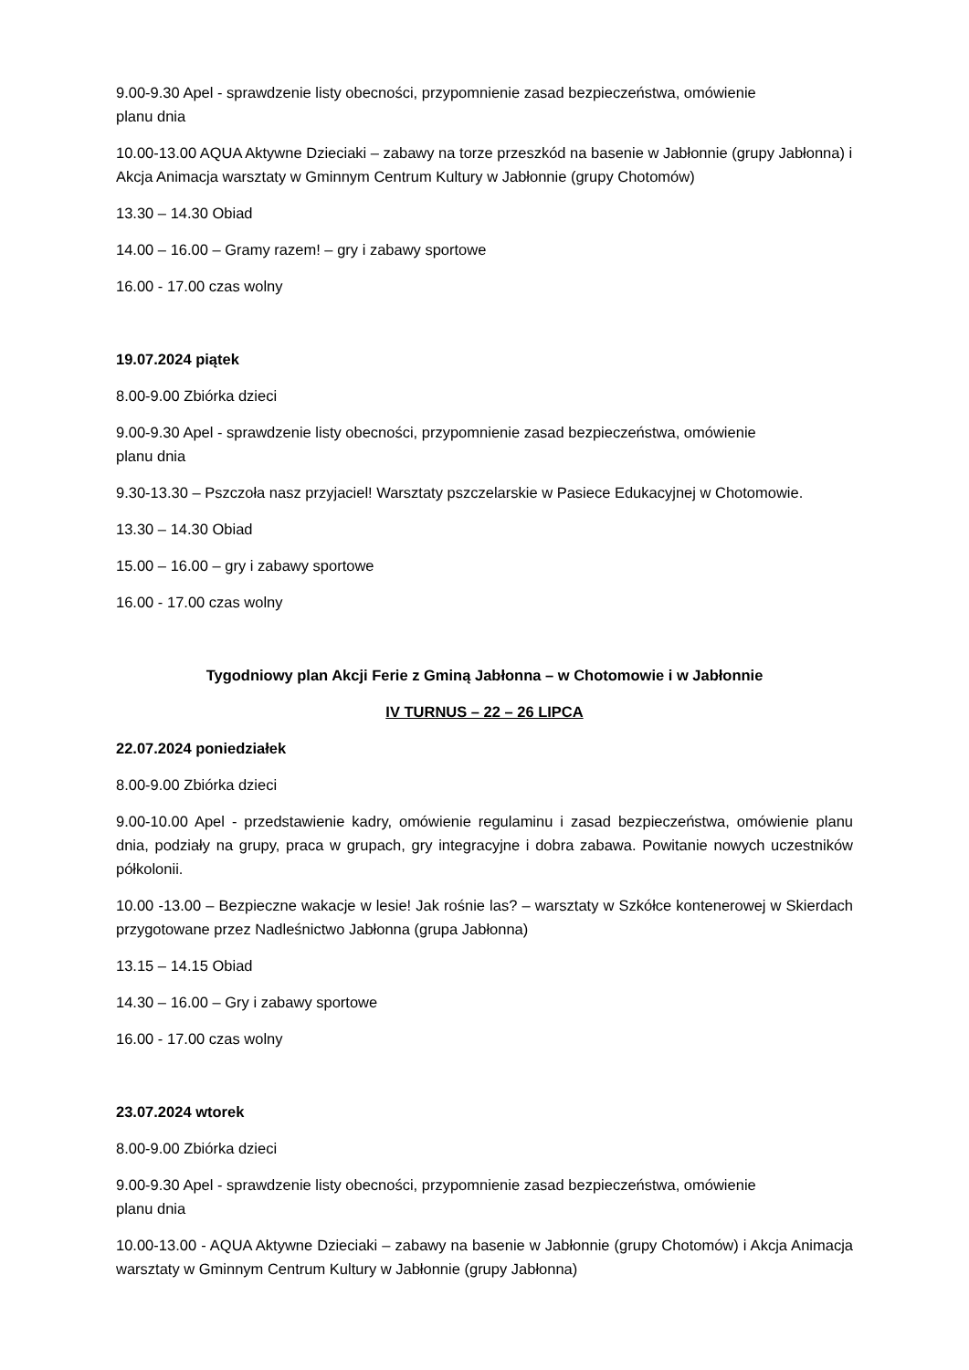9.00-9.30 Apel - sprawdzenie listy obecności, przypomnienie zasad bezpieczeństwa, omówienie
planu dnia
10.00-13.00 AQUA Aktywne Dzieciaki – zabawy na torze przeszkód na basenie w Jabłonnie (grupy Jabłonna) i Akcja Animacja warsztaty w Gminnym Centrum Kultury w Jabłonnie (grupy Chotomów)
13.30 – 14.30 Obiad
14.00 – 16.00 – Gramy razem! – gry i zabawy sportowe
16.00 - 17.00 czas wolny
19.07.2024 piątek
8.00-9.00 Zbiórka dzieci
9.00-9.30 Apel - sprawdzenie listy obecności, przypomnienie zasad bezpieczeństwa, omówienie
planu dnia
9.30-13.30 – Pszczoła nasz przyjaciel! Warsztaty pszczelarskie w Pasiece Edukacyjnej w Chotomowie.
13.30 – 14.30 Obiad
15.00 – 16.00 – gry i zabawy sportowe
16.00 - 17.00 czas wolny
Tygodniowy plan Akcji Ferie z Gminą Jabłonna – w Chotomowie i w Jabłonnie
IV TURNUS – 22 – 26 LIPCA
22.07.2024 poniedziałek
8.00-9.00 Zbiórka dzieci
9.00-10.00 Apel - przedstawienie kadry, omówienie regulaminu i zasad bezpieczeństwa, omówienie planu dnia, podziały na grupy, praca w grupach, gry integracyjne i dobra zabawa. Powitanie nowych uczestników półkolonii.
10.00 -13.00 – Bezpieczne wakacje w lesie! Jak rośnie las? – warsztaty w Szkółce kontenerowej w Skierdach przygotowane przez Nadleśnictwo Jabłonna (grupa Jabłonna)
13.15 – 14.15 Obiad
14.30 – 16.00 – Gry i zabawy sportowe
16.00 - 17.00 czas wolny
23.07.2024 wtorek
8.00-9.00 Zbiórka dzieci
9.00-9.30 Apel - sprawdzenie listy obecności, przypomnienie zasad bezpieczeństwa, omówienie
planu dnia
10.00-13.00 - AQUA Aktywne Dzieciaki – zabawy na basenie w Jabłonnie (grupy Chotomów) i Akcja Animacja warsztaty w Gminnym Centrum Kultury w Jabłonnie (grupy Jabłonna)